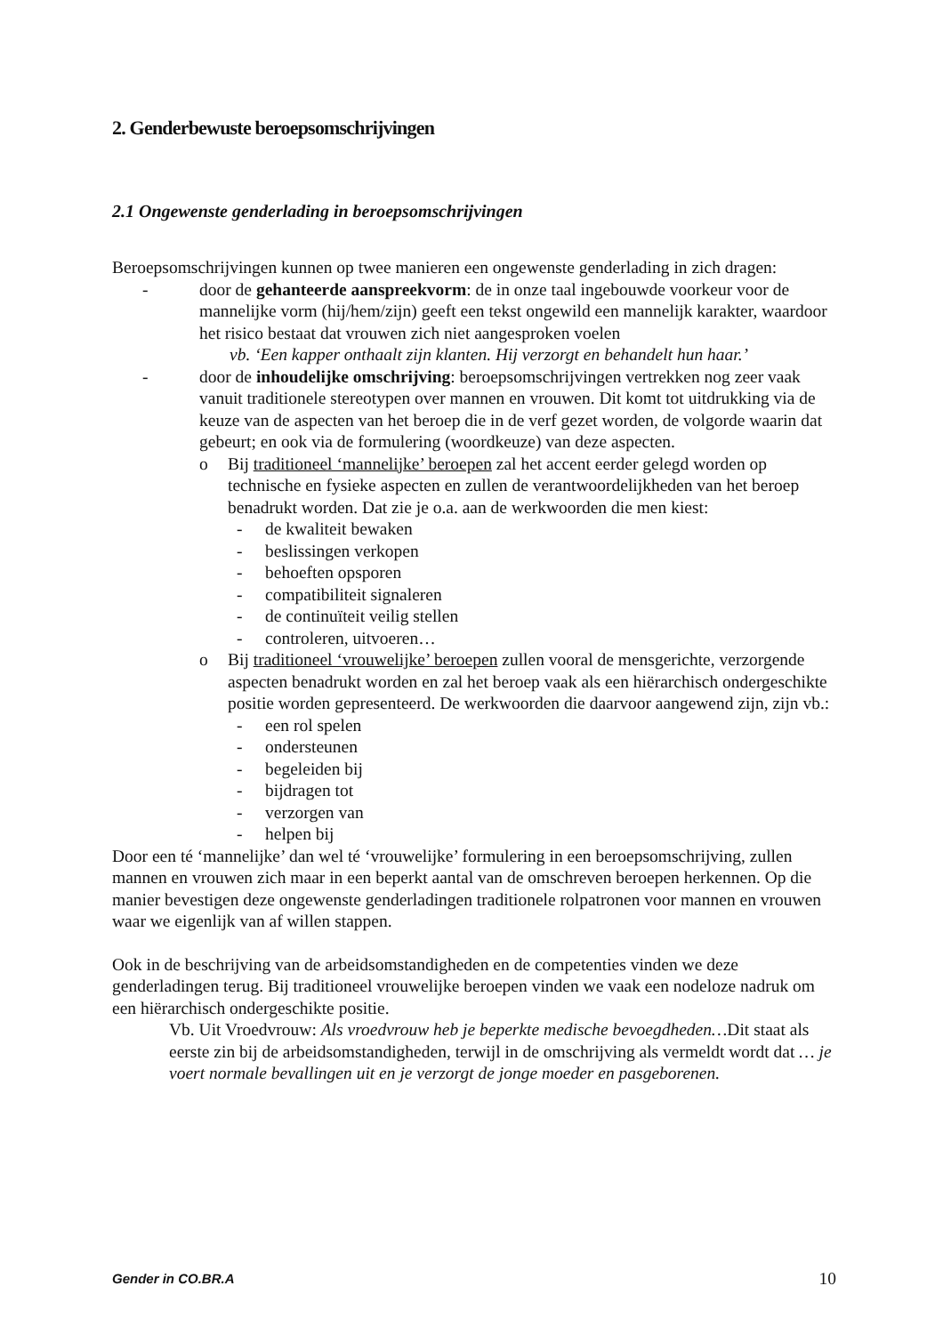2. Genderbewuste beroepsomschrijvingen
2.1 Ongewenste genderlading in beroepsomschrijvingen
Beroepsomschrijvingen kunnen op twee manieren een ongewenste genderlading in zich dragen:
- door de gehanteerde aanspreekvorm: de in onze taal ingebouwde voorkeur voor de mannelijke vorm (hij/hem/zijn) geeft een tekst ongewild een mannelijk karakter, waardoor het risico bestaat dat vrouwen zich niet aangesproken voelen
vb. ‘Een kapper onthaalt zijn klanten. Hij verzorgt en behandelt hun haar.’
- door de inhoudelijke omschrijving: beroepsomschrijvingen vertrekken nog zeer vaak vanuit traditionele stereotypen over mannen en vrouwen. Dit komt tot uitdrukking via de keuze van de aspecten van het beroep die in de verf gezet worden, de volgorde waarin dat gebeurt; en ook via de formulering (woordkeuze) van deze aspecten.
o Bij traditioneel ‘mannelijke’ beroepen zal het accent eerder gelegd worden op technische en fysieke aspecten en zullen de verantwoordelijkheden van het beroep benadrukt worden. Dat zie je o.a. aan de werkwoorden die men kiest:
- de kwaliteit bewaken
- beslissingen verkopen
- behoeften opsporen
- compatibiliteit signaleren
- de continuïteit veilig stellen
- controleren, uitvoeren…
o Bij traditioneel ‘vrouwelijke’ beroepen zullen vooral de mensgerichte, verzorgende aspecten benadrukt worden en zal het beroep vaak als een hiërarchisch ondergeschikte positie worden gepresenteerd. De werkwoorden die daarvoor aangewend zijn, zijn vb.:
- een rol spelen
- ondersteunen
- begeleiden bij
- bijdragen tot
- verzorgen van
- helpen bij
Door een té ‘mannelijke’ dan wel té ‘vrouwelijke’ formulering in een beroepsomschrijving, zullen mannen en vrouwen zich maar in een beperkt aantal van de omschreven beroepen herkennen. Op die manier bevestigen deze ongewenste genderladingen traditionele rolpatronen voor mannen en vrouwen waar we eigenlijk van af willen stappen.
Ook in de beschrijving van de arbeidsomstandigheden en de competenties vinden we deze genderladingen terug. Bij traditioneel vrouwelijke beroepen vinden we vaak een nodeloze nadruk om een hiërarchisch ondergeschikte positie.
Vb. Uit Vroedvrouw: Als vroedvrouw heb je beperkte medische bevoegdheden…Dit staat als eerste zin bij de arbeidsomstandigheden, terwijl in de omschrijving als vermeldt wordt dat … je voert normale bevallingen uit en je verzorgt de jonge moeder en pasgeborenen.
Gender in CO.BR.A 10